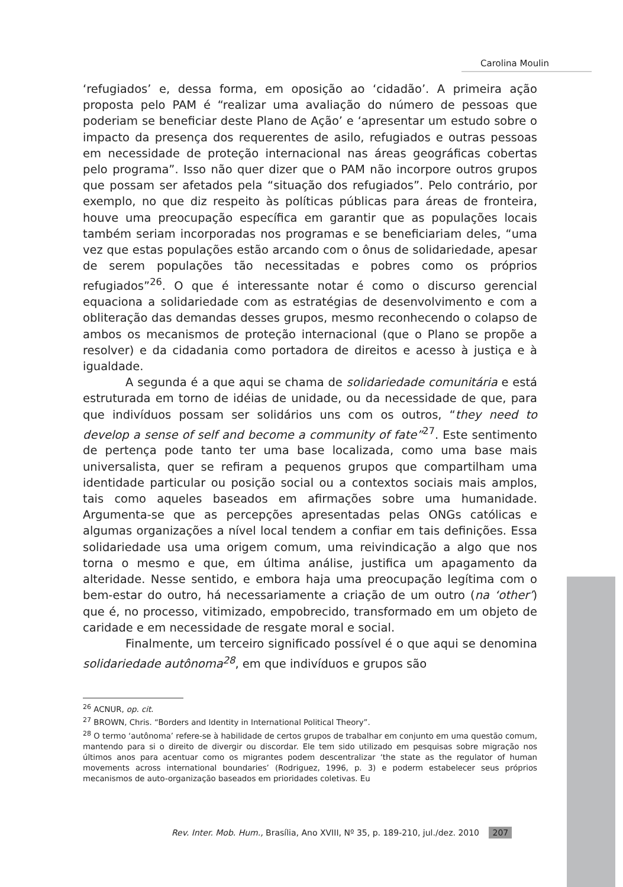Carolina Moulin
‘refugiados’ e, dessa forma, em oposição ao ‘cidadão’. A primeira ação proposta pelo PAM é “realizar uma avaliação do número de pessoas que poderiam se beneficiar deste Plano de Ação’ e ‘apresentar um estudo sobre o impacto da presença dos requerentes de asilo, refugiados e outras pessoas em necessidade de proteção internacional nas áreas geográficas cobertas pelo programa”. Isso não quer dizer que o PAM não incorpore outros grupos que possam ser afetados pela “situação dos refugiados”. Pelo contrário, por exemplo, no que diz respeito às políticas públicas para áreas de fronteira, houve uma preocupação específica em garantir que as populações locais também seriam incorporadas nos programas e se beneficiariam deles, “uma vez que estas populações estão arcando com o ônus de solidariedade, apesar de serem populações tão necessitadas e pobres como os próprios refugiados”<sup>26</sup>. O que é interessante notar é como o discurso gerencial equaciona a solidariedade com as estratégias de desenvolvimento e com a obliteração das demandas desses grupos, mesmo reconhecendo o colapso de ambos os mecanismos de proteção internacional (que o Plano se propõe a resolver) e da cidadania como portadora de direitos e acesso à justiça e à igualdade.
A segunda é a que aqui se chama de solidariedade comunitária e está estruturada em torno de idéias de unidade, ou da necessidade de que, para que indivíduos possam ser solidários uns com os outros, “they need to develop a sense of self and become a community of fate”<sup>27</sup>. Este sentimento de pertença pode tanto ter uma base localizada, como uma base mais universalista, quer se refiram a pequenos grupos que compartilham uma identidade particular ou posição social ou a contextos sociais mais amplos, tais como aqueles baseados em afirmações sobre uma humanidade. Argumenta-se que as percepções apresentadas pelas ONGs católicas e algumas organizações a nível local tendem a confiar em tais definições. Essa solidariedade usa uma origem comum, uma reivindicação a algo que nos torna o mesmo e que, em última análise, justifica um apagamento da alteridade. Nesse sentido, e embora haja uma preocupação legítima com o bem-estar do outro, há necessariamente a criação de um outro (na ‘other’) que é, no processo, vitimizado, empobrecido, transformado em um objeto de caridade e em necessidade de resgate moral e social.
Finalmente, um terceiro significado possível é o que aqui se denomina solidariedade autônoma<sup>28</sup>, em que indivíduos e grupos são
<sup>26</sup> ACNUR, op. cit.
<sup>27</sup> BROWN, Chris. “Borders and Identity in International Political Theory”.
<sup>28</sup> O termo ‘autônoma’ refere-se à habilidade de certos grupos de trabalhar em conjunto em uma questão comum, mantendo para si o direito de divergir ou discordar. Ele tem sido utilizado em pesquisas sobre migração nos últimos anos para acentuar como os migrantes podem descentralizar ‘the state as the regulator of human movements across international boundaries’ (Rodriguez, 1996, p. 3) e poderm estabelecer seus próprios mecanismos de auto-organização baseados em prioridades coletivas. Eu
Rev. Inter. Mob. Hum., Brasília, Ano XVIII, Nº 35, p. 189-210, jul./dez. 2010 207